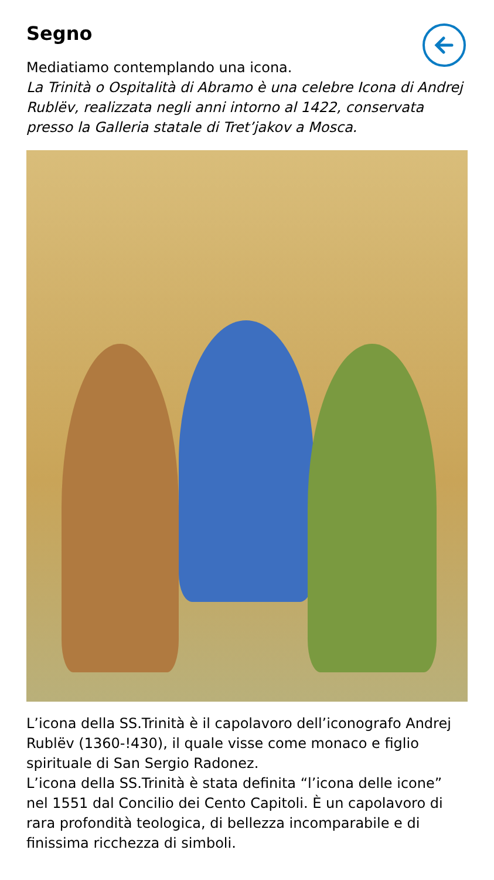Segno
Mediatiamo contemplando una icona.
La Trinità o Ospitalità di Abramo è una celebre Icona di Andrej Rublëv, realizzata negli anni intorno al 1422, conservata presso la Galleria statale di Tret’jakov a Mosca.
L’icona della SS.Trinità è il capolavoro dell’iconografo Andrej Rublëv (1360-!430), il quale visse come monaco e figlio spirituale di San Sergio Radonez.
L’icona della SS.Trinità è stata definita “l’icona delle icone” nel 1551 dal Concilio dei Cento Capitoli. È un capolavoro di rara profondità teologica, di bellezza incomparabile e di finissima ricchezza di simboli.